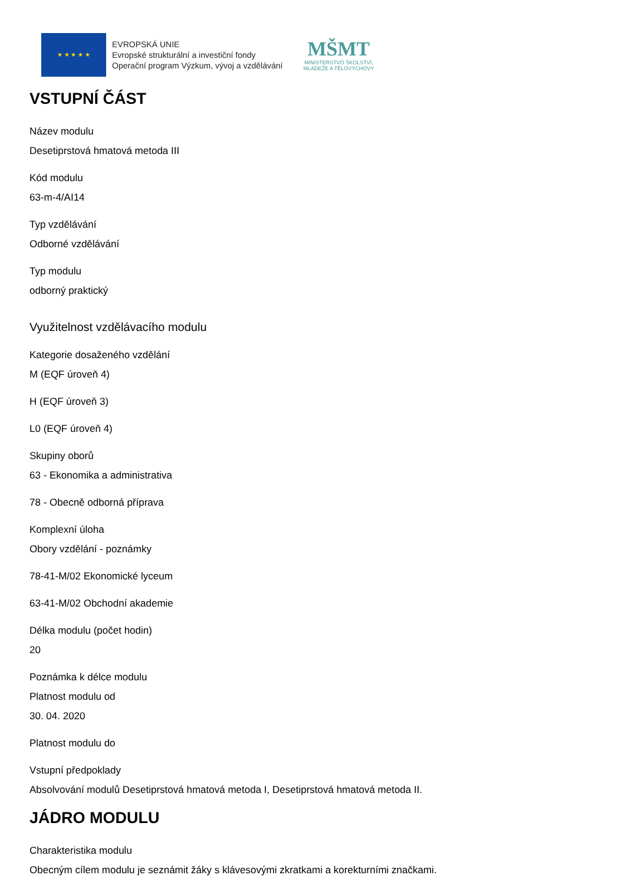★ ★ ★ ★ ★
EVROPSKÁ UNIE
Evropské strukturální a investiční fondy
Operační program Výzkum, vývoj a vzdělávání
MŠMT
MINISTERSTVO ŠKOLSTVÍ,
MLÁDEŽE A TĚLOVÝCHOVY
VSTUPNÍ ČÁST
Název modulu
Desetiprstová hmatová metoda III
Kód modulu
63-m-4/AI14
Typ vzdělávání
Odborné vzdělávání
Typ modulu
odborný praktický
Využitelnost vzdělávacího modulu
Kategorie dosaženého vzdělání
M (EQF úroveň 4)
H (EQF úroveň 3)
L0 (EQF úroveň 4)
Skupiny oborů
63 - Ekonomika a administrativa
78 - Obecně odborná příprava
Komplexní úloha
Obory vzdělání - poznámky
78-41-M/02 Ekonomické lyceum
63-41-M/02 Obchodní akademie
Délka modulu (počet hodin)
20
Poznámka k délce modulu
Platnost modulu od
30. 04. 2020
Platnost modulu do
Vstupní předpoklady
Absolvování modulů Desetiprstová hmatová metoda I, Desetiprstová hmatová metoda II.
JÁDRO MODULU
Charakteristika modulu
Obecným cílem modulu je seznámit žáky s klávesovými zkratkami a korekturními značkami.